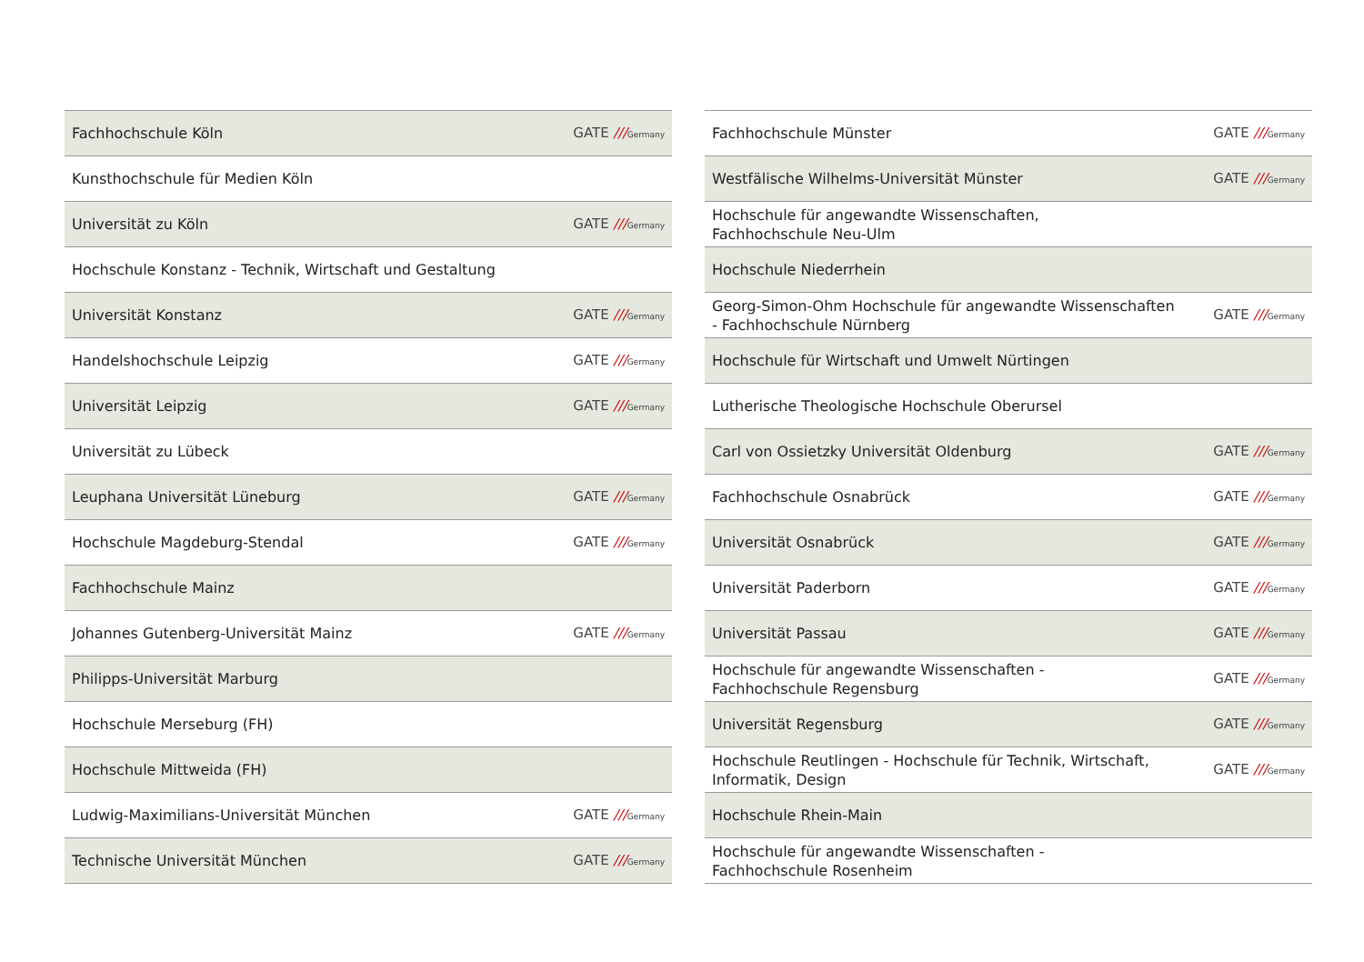| Fachhochschule Köln | GATE /// Germany |
| Kunsthochschule für Medien Köln | |
| Universität zu Köln | GATE /// Germany |
| Hochschule Konstanz - Technik, Wirtschaft und Gestaltung | |
| Universität Konstanz | GATE /// Germany |
| Handelshochschule Leipzig | GATE /// Germany |
| Universität Leipzig | GATE /// Germany |
| Universität zu Lübeck | |
| Leuphana Universität Lüneburg | GATE /// Germany |
| Hochschule Magdeburg-Stendal | GATE /// Germany |
| Fachhochschule Mainz | |
| Johannes Gutenberg-Universität Mainz | GATE /// Germany |
| Philipps-Universität Marburg | |
| Hochschule Merseburg (FH) | |
| Hochschule Mittweida (FH) | |
| Ludwig-Maximilians-Universität München | GATE /// Germany |
| Technische Universität München | GATE /// Germany |
| Fachhochschule Münster | GATE /// Germany |
| Westfälische Wilhelms-Universität Münster | GATE /// Germany |
| Hochschule für angewandte Wissenschaften, Fachhochschule Neu-Ulm | |
| Hochschule Niederrhein | |
| Georg-Simon-Ohm Hochschule für angewandte Wissenschaften - Fachhochschule Nürnberg | GATE /// Germany |
| Hochschule für Wirtschaft und Umwelt Nürtingen | |
| Lutherische Theologische Hochschule Oberursel | |
| Carl von Ossietzky Universität Oldenburg | GATE /// Germany |
| Fachhochschule Osnabrück | GATE /// Germany |
| Universität Osnabrück | GATE /// Germany |
| Universität Paderborn | GATE /// Germany |
| Universität Passau | GATE /// Germany |
| Hochschule für angewandte Wissenschaften - Fachhochschule Regensburg | GATE /// Germany |
| Universität Regensburg | GATE /// Germany |
| Hochschule Reutlingen - Hochschule für Technik, Wirtschaft, Informatik, Design | GATE /// Germany |
| Hochschule Rhein-Main | |
| Hochschule für angewandte Wissenschaften - Fachhochschule Rosenheim | |